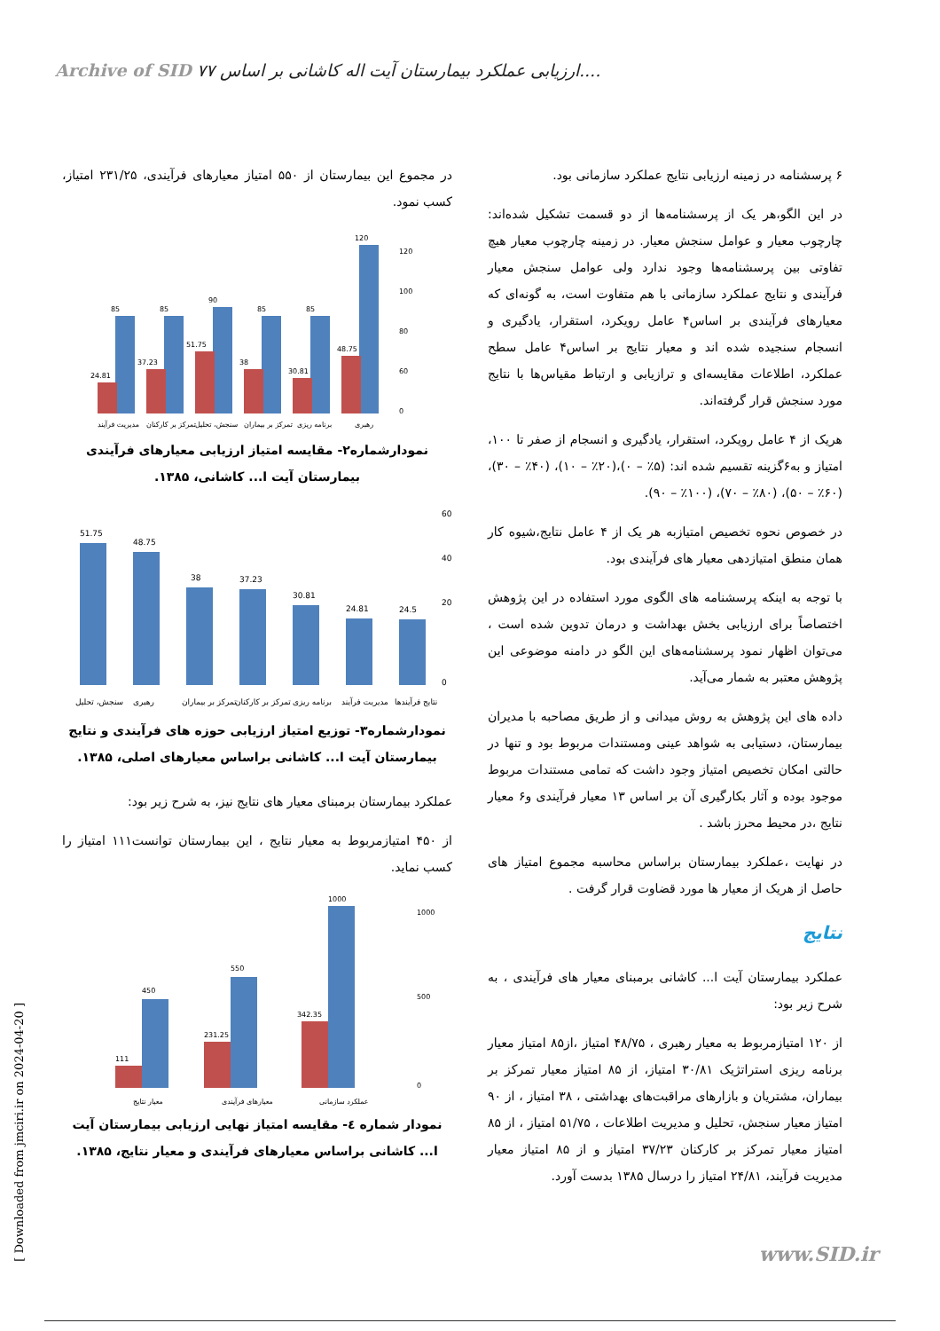Archive of SID ۷۷ ارزیابی عملکرد بیمارستان آیت اله کاشانی بر اساس....
۶ پرسشنامه در زمینه ارزیابی نتایج عملکرد سازمانی بود.
در این الگو،هر یک از پرسشنامه‌ها از دو قسمت تشکیل شده‌اند: چارچوب معیار و عوامل سنجش معیار. در زمینه چارچوب معیار هیچ تفاوتی بین پرسشنامه‌ها وجود ندارد ولی عوامل سنجش معیار فرآیندی و نتایج عملکرد سازمانی با هم متفاوت است، به گونه‌ای که معیارهای فرآیندی بر اساس۴ عامل رویکرد، استقرار، یادگیری و انسجام سنجیده شده اند و معیار نتایج بر اساس۴ عامل سطح عملکرد، اطلاعات مقایسه‌ای و ترازیابی و ارتباط مقیاس‌ها با نتایج مورد سنجش قرار گرفته‌اند.
هریک از ۴ عامل رویکرد، استقرار، یادگیری و انسجام از صفر تا ۱۰۰، امتیاز و به۶گزینه تقسیم شده اند: (۵٪ – ۰)،(۲۰٪ – ۱۰)، (۴۰٪ – ۳۰)، (۶۰٪ – ۵۰)، (۸۰٪ – ۷۰)، (۱۰۰٪ – ۹۰).
در خصوص نحوه تخصیص امتیازبه هر یک از ۴ عامل نتایج،شیوه کار همان منطق امتیازدهی معیار های فرآیندی بود.
با توجه به اینکه پرسشنامه های الگوی مورد استفاده در این پژوهش اختصاصاً برای ارزیابی بخش بهداشت و درمان تدوین شده است ، می‌توان اظهار نمود پرسشنامه‌های این الگو در دامنه موضوعی این پژوهش معتبر به شمار می‌آید.
داده های این پژوهش به روش میدانی و از طریق مصاحبه با مدیران بیمارستان، دستیابی به شواهد عینی ومستندات مربوط بود و تنها در حالتی امکان تخصیص امتیاز وجود داشت که تمامی مستندات مربوط موجود بوده و آثار بکارگیری آن بر اساس ۱۳ معیار فرآیندی و۶ معیار نتایج ،در محیط محرز باشد .
در نهایت ،عملکرد بیمارستان براساس محاسبه مجموع امتیاز های حاصل از هریک از معیار ها مورد قضاوت قرار گرفت .
نتایج
عملکرد بیمارستان آیت ا... کاشانی برمبنای معیار های فرآیندی ، به شرح زیر بود:
از ۱۲۰ امتیازمربوط به معیار رهبری ، ۴۸/۷۵ امتیاز ،از۸۵ امتیاز معیار برنامه ریزی استراتژیک ۳۰/۸۱ امتیاز، از ۸۵ امتیاز معیار تمرکز بر بیماران، مشتریان و بازارهای مراقبت‌های بهداشتی ، ۳۸ امتیاز ، از ۹۰ امتیاز معیار سنجش، تحلیل و مدیریت اطلاعات ، ۵۱/۷۵ امتیاز ، از ۸۵ امتیاز معیار تمرکز بر کارکنان ۳۷/۲۳ امتیاز و از ۸۵ امتیاز معیار مدیریت فرآیند، ۲۴/۸۱ امتیاز را درسال ۱۳۸۵ بدست آورد.
در مجموع این بیمارستان از ۵۵۰ امتیاز معیارهای فرآیندی، ۲۳۱/۲۵ امتیاز، کسب نمود.
85
85
90
85
85
120
24.81
37.23
51.75
38
30.81
48.75
120
100
80
60
0
مدیریت فرآیند
تمرکز بر کارکنان
سنجش، تحلیل
تمرکز بر بیماران
برنامه ریزی
رهبری
نمودارشماره۲- مقایسه امتیاز ارزیابی معیارهای فرآیندی بیمارستان آیت ا... کاشانی، ۱۳۸۵.
51.75
48.75
38
37.23
30.81
24.81
24.5
60
40
20
0
سنجش، تحلیل
رهبری
تمرکز بر بیماران
تمرکز بر کارکنان
برنامه ریزی
مدیریت فرآیند
نتایج فرآیندها
نمودارشماره۳- توزیع امتیاز ارزیابی حوزه های فرآیندی و نتایج بیمارستان آیت ا... کاشانی براساس معیارهای اصلی، ۱۳۸۵.
عملکرد بیمارستان برمبنای معیار های نتایج نیز، به شرح زیر بود:
از ۴۵۰ امتیازمربوط به معیار نتایج ، این بیمارستان توانست۱۱۱ امتیاز را کسب نماید.
450
550
1000
111
231.25
342.35
1000
500
0
معیار نتایج
معیارهای فرآیندی
عملکرد سازمانی
نمودار شماره ٤- مقایسه امتیاز نهایی ارزیابی بیمارستان آیت ا... کاشانی براساس معیارهای فرآیندی و معیار نتایج، ۱۳۸۵.
[ Downloaded from jmciri.ir on 2024-04-20 ]
www.SID.ir